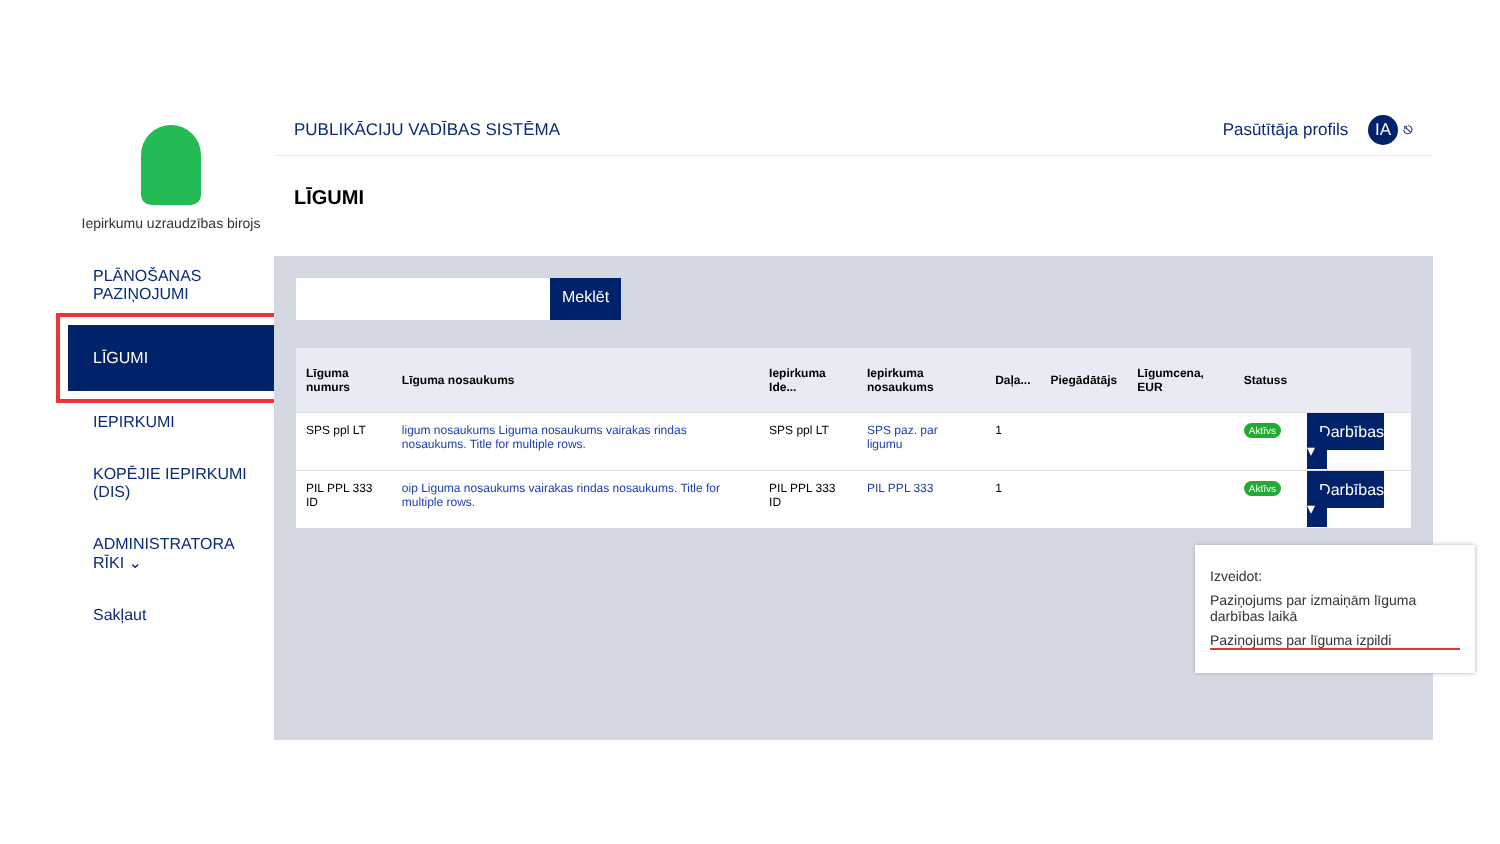Iepirkumu uzraudzības birojs
PLĀNOŠANAS PAZIŅOJUMI
LĪGUMI
IEPIRKUMI
KOPĒJIE IEPIRKUMI (DIS)
ADMINISTRATORA RĪKI ⌄
Sakļaut
PUBLIKĀCIJU VADĪBAS SISTĒMA Pasūtītāja profils IA ⎋
LĪGUMI
Meklēt
| Līguma numurs | Līguma nosaukums | Iepirkuma Ide... | Iepirkuma nosaukums | Daļa... | Piegādātājs | Līgumcena, EUR | Statuss | |
| --- | --- | --- | --- | --- | --- | --- | --- | --- |
| SPS ppl LT | ligum nosaukums Liguma nosaukums vairakas rindas nosaukums. Title for multiple rows. | SPS ppl LT | SPS paz. par ligumu | 1 | | | Aktīvs | Darbības ▾ |
| PIL PPL 333 ID | oip Liguma nosaukums vairakas rindas nosaukums. Title for multiple rows. | PIL PPL 333 ID | PIL PPL 333 | 1 | | | Aktīvs | Darbības ▾ |
Izveidot:
Paziņojums par izmaiņām līguma darbības laikā
Paziņojums par līguma izpildi